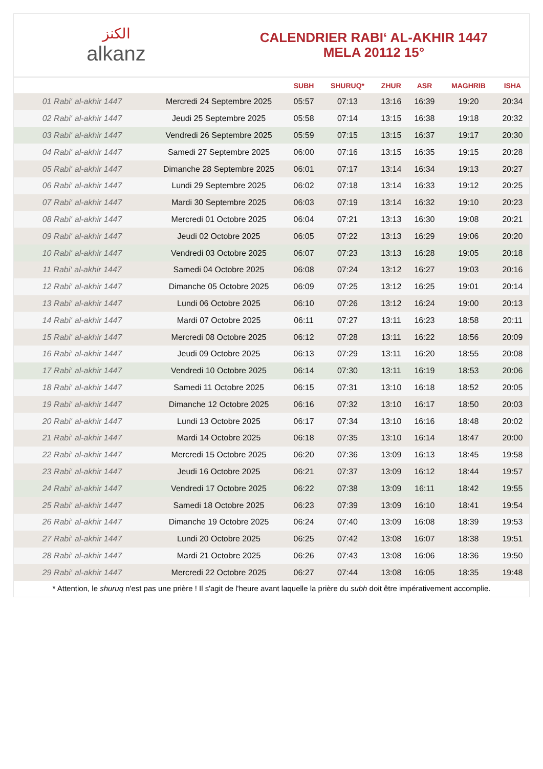ﺍﻟﻜﻨﺰ
alkanz
CALENDRIER RABI‘ AL-AKHIR 1447
MELA 20112 15°
| | | SUBH | SHURUQ* | ZHUR | ASR | MAGHRIB | ISHA |
| --- | --- | --- | --- | --- | --- | --- | --- |
| 01 Rabi‘ al-akhir 1447 | Mercredi 24 Septembre 2025 | 05:57 | 07:13 | 13:16 | 16:39 | 19:20 | 20:34 |
| 02 Rabi‘ al-akhir 1447 | Jeudi 25 Septembre 2025 | 05:58 | 07:14 | 13:15 | 16:38 | 19:18 | 20:32 |
| 03 Rabi‘ al-akhir 1447 | Vendredi 26 Septembre 2025 | 05:59 | 07:15 | 13:15 | 16:37 | 19:17 | 20:30 |
| 04 Rabi‘ al-akhir 1447 | Samedi 27 Septembre 2025 | 06:00 | 07:16 | 13:15 | 16:35 | 19:15 | 20:28 |
| 05 Rabi‘ al-akhir 1447 | Dimanche 28 Septembre 2025 | 06:01 | 07:17 | 13:14 | 16:34 | 19:13 | 20:27 |
| 06 Rabi‘ al-akhir 1447 | Lundi 29 Septembre 2025 | 06:02 | 07:18 | 13:14 | 16:33 | 19:12 | 20:25 |
| 07 Rabi‘ al-akhir 1447 | Mardi 30 Septembre 2025 | 06:03 | 07:19 | 13:14 | 16:32 | 19:10 | 20:23 |
| 08 Rabi‘ al-akhir 1447 | Mercredi 01 Octobre 2025 | 06:04 | 07:21 | 13:13 | 16:30 | 19:08 | 20:21 |
| 09 Rabi‘ al-akhir 1447 | Jeudi 02 Octobre 2025 | 06:05 | 07:22 | 13:13 | 16:29 | 19:06 | 20:20 |
| 10 Rabi‘ al-akhir 1447 | Vendredi 03 Octobre 2025 | 06:07 | 07:23 | 13:13 | 16:28 | 19:05 | 20:18 |
| 11 Rabi‘ al-akhir 1447 | Samedi 04 Octobre 2025 | 06:08 | 07:24 | 13:12 | 16:27 | 19:03 | 20:16 |
| 12 Rabi‘ al-akhir 1447 | Dimanche 05 Octobre 2025 | 06:09 | 07:25 | 13:12 | 16:25 | 19:01 | 20:14 |
| 13 Rabi‘ al-akhir 1447 | Lundi 06 Octobre 2025 | 06:10 | 07:26 | 13:12 | 16:24 | 19:00 | 20:13 |
| 14 Rabi‘ al-akhir 1447 | Mardi 07 Octobre 2025 | 06:11 | 07:27 | 13:11 | 16:23 | 18:58 | 20:11 |
| 15 Rabi‘ al-akhir 1447 | Mercredi 08 Octobre 2025 | 06:12 | 07:28 | 13:11 | 16:22 | 18:56 | 20:09 |
| 16 Rabi‘ al-akhir 1447 | Jeudi 09 Octobre 2025 | 06:13 | 07:29 | 13:11 | 16:20 | 18:55 | 20:08 |
| 17 Rabi‘ al-akhir 1447 | Vendredi 10 Octobre 2025 | 06:14 | 07:30 | 13:11 | 16:19 | 18:53 | 20:06 |
| 18 Rabi‘ al-akhir 1447 | Samedi 11 Octobre 2025 | 06:15 | 07:31 | 13:10 | 16:18 | 18:52 | 20:05 |
| 19 Rabi‘ al-akhir 1447 | Dimanche 12 Octobre 2025 | 06:16 | 07:32 | 13:10 | 16:17 | 18:50 | 20:03 |
| 20 Rabi‘ al-akhir 1447 | Lundi 13 Octobre 2025 | 06:17 | 07:34 | 13:10 | 16:16 | 18:48 | 20:02 |
| 21 Rabi‘ al-akhir 1447 | Mardi 14 Octobre 2025 | 06:18 | 07:35 | 13:10 | 16:14 | 18:47 | 20:00 |
| 22 Rabi‘ al-akhir 1447 | Mercredi 15 Octobre 2025 | 06:20 | 07:36 | 13:09 | 16:13 | 18:45 | 19:58 |
| 23 Rabi‘ al-akhir 1447 | Jeudi 16 Octobre 2025 | 06:21 | 07:37 | 13:09 | 16:12 | 18:44 | 19:57 |
| 24 Rabi‘ al-akhir 1447 | Vendredi 17 Octobre 2025 | 06:22 | 07:38 | 13:09 | 16:11 | 18:42 | 19:55 |
| 25 Rabi‘ al-akhir 1447 | Samedi 18 Octobre 2025 | 06:23 | 07:39 | 13:09 | 16:10 | 18:41 | 19:54 |
| 26 Rabi‘ al-akhir 1447 | Dimanche 19 Octobre 2025 | 06:24 | 07:40 | 13:09 | 16:08 | 18:39 | 19:53 |
| 27 Rabi‘ al-akhir 1447 | Lundi 20 Octobre 2025 | 06:25 | 07:42 | 13:08 | 16:07 | 18:38 | 19:51 |
| 28 Rabi‘ al-akhir 1447 | Mardi 21 Octobre 2025 | 06:26 | 07:43 | 13:08 | 16:06 | 18:36 | 19:50 |
| 29 Rabi‘ al-akhir 1447 | Mercredi 22 Octobre 2025 | 06:27 | 07:44 | 13:08 | 16:05 | 18:35 | 19:48 |
* Attention, le shuruq n'est pas une prière ! Il s'agit de l'heure avant laquelle la prière du subh doit être impérativement accomplie.